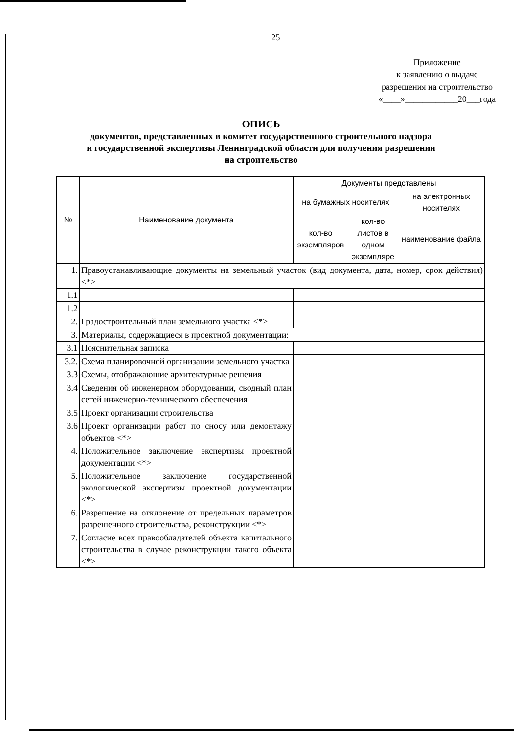25
Приложение
к заявлению о выдаче
разрешения на строительство
«____»____________20___года
ОПИСЬ
документов, представленных в комитет государственного строительного надзора
и государственной экспертизы Ленинградской области для получения разрешения
на строительство
| № | Наименование документа | Документы представлены | | |
| --- | --- | --- | --- | --- |
| | | на бумажных носителях | | на электронных носителях |
| | | кол-во экземпляров | кол-во листов в одном экземпляре | наименование файла |
| 1. | Правоустанавливающие документы на земельный участок (вид документа, дата, номер, срок действия) <*> | | | |
| 1.1 | | | | |
| 1.2 | | | | |
| 2. | Градостроительный план земельного участка <*> | | | |
| 3. | Материалы, содержащиеся в проектной документации: | | | |
| 3.1 | Пояснительная записка | | | |
| 3.2. | Схема планировочной организации земельного участка | | | |
| 3.3 | Схемы, отображающие архитектурные решения | | | |
| 3.4 | Сведения об инженерном оборудовании, сводный план сетей инженерно-технического обеспечения | | | |
| 3.5 | Проект организации строительства | | | |
| 3.6 | Проект организации работ по сносу или демонтажу объектов <*> | | | |
| 4. | Положительное заключение экспертизы проектной документации <*> | | | |
| 5. | Положительное заключение государственной экологической экспертизы проектной документации <*> | | | |
| 6. | Разрешение на отклонение от предельных параметров разрешенного строительства, реконструкции <*> | | | |
| 7. | Согласие всех правообладателей объекта капитального строительства в случае реконструкции такого объекта <*> | | | |